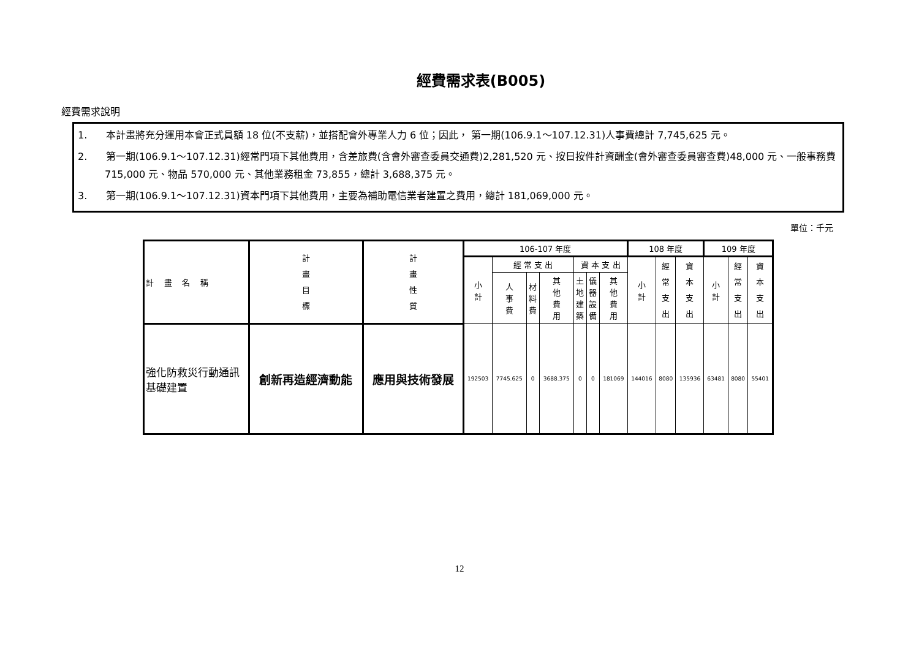經費需求表(B005)
經費需求說明
1. 本計畫將充分運用本會正式員額 18 位(不支薪)，並搭配會外專業人力 6 位；因此， 第一期(106.9.1～107.12.31)人事費總計 7,745,625 元。
2. 第一期(106.9.1～107.12.31)經常門項下其他費用，含差旅費(含會外審查委員交通費)2,281,520 元、按日按件計資酬金(會外審查委員審查費)48,000 元、一般事務費 715,000 元、物品 570,000 元、其他業務租金 73,855，總計 3,688,375 元。
3. 第一期(106.9.1～107.12.31)資本門項下其他費用，主要為補助電信業者建置之費用，總計 181,069,000 元。
單位：千元
| 計 畫 名 稱 | 計 畫 目 標 | 計 畫 性 質 | 106-107 年度 | | | | | | | 108 年度 | | | 109 年度 | | |
| --- | --- | --- | --- | --- | --- | --- | --- | --- | --- | --- | --- | --- | --- | --- | --- |
| | | | 小 計 | 經 常 支 出 | | | 資 本 支 出 | | | 小 計 | 經 常 支 出 | 資 本 支 出 | 小 計 | 經 常 支 出 | 資 本 支 出 |
| | | | | 人 事 費 | 材 料 費 | 其 他 費 用 | 土 地 建 築 | 儀 器 設 備 | 其 他 費 用 | | | | | | |
| 強化防救災行動通訊基礎建置 | 創新再造經濟動能 | 應用與技術發展 | 192503 | 7745.625 | 0 | 3688.375 | 0 | 0 | 181069 | 144016 | 8080 | 135936 | 63481 | 8080 | 55401 |
12